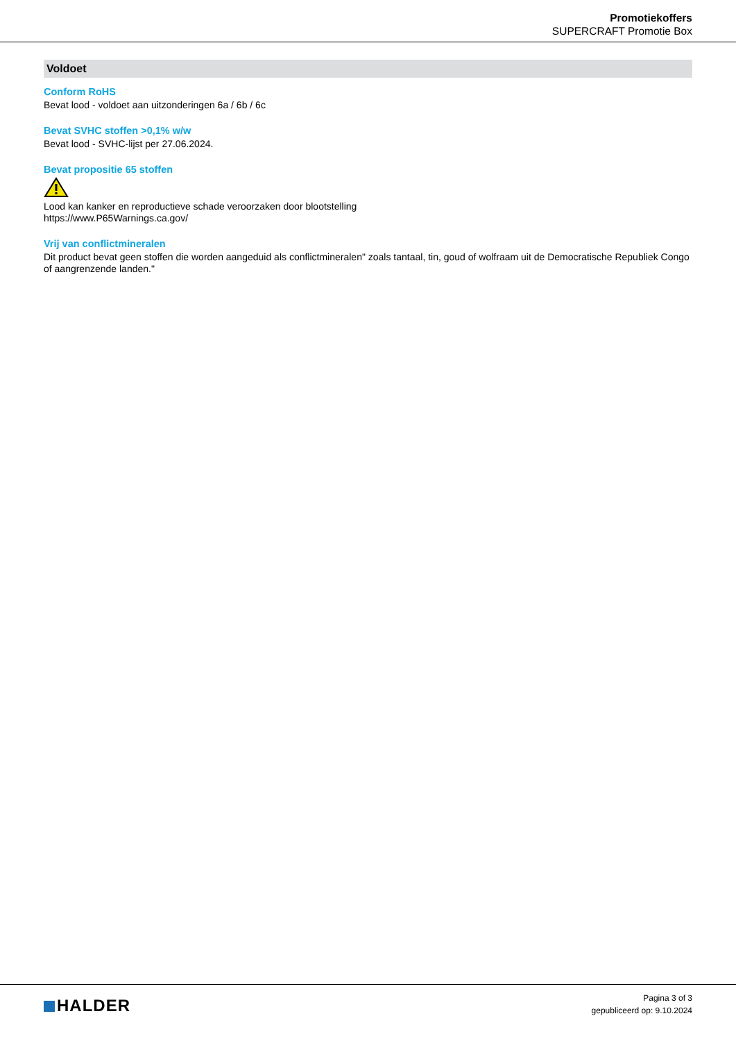Promotiekoffers
SUPERCRAFT Promotie Box
Voldoet
Conform RoHS
Bevat lood - voldoet aan uitzonderingen 6a / 6b / 6c
Bevat SVHC stoffen >0,1% w/w
Bevat lood - SVHC-lijst per 27.06.2024.
Bevat propositie 65 stoffen
Lood kan kanker en reproductieve schade veroorzaken door blootstelling
https://www.P65Warnings.ca.gov/
Vrij van conflictmineralen
Dit product bevat geen stoffen die worden aangeduid als conflictmineralen" zoals tantaal, tin, goud of wolfraam uit de Democratische Republiek Congo of aangrenzende landen."
HALDER
Pagina 3 of 3
gepubliceerd op: 9.10.2024